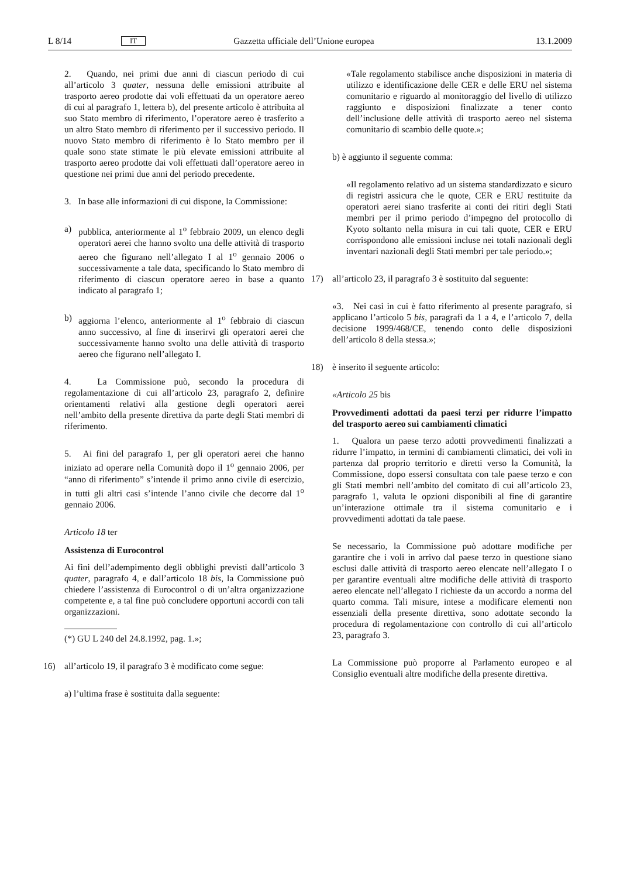L 8/14 IT Gazzetta ufficiale dell’Unione europea 13.1.2009
2. Quando, nei primi due anni di ciascun periodo di cui all’articolo 3 quater, nessuna delle emissioni attribuite al trasporto aereo prodotte dai voli effettuati da un operatore aereo di cui al paragrafo 1, lettera b), del presente articolo è attribuita al suo Stato membro di riferimento, l’operatore aereo è trasferito a un altro Stato membro di riferimento per il successivo periodo. Il nuovo Stato membro di riferimento è lo Stato membro per il quale sono state stimate le più elevate emissioni attribuite al trasporto aereo prodotte dai voli effettuati dall’operatore aereo in questione nei primi due anni del periodo precedente.
3. In base alle informazioni di cui dispone, la Commissione:
a) pubblica, anteriormente al 1<sup>o</sup> febbraio 2009, un elenco degli operatori aerei che hanno svolto una delle attività di trasporto aereo che figurano nell’allegato I al 1<sup>o</sup> gennaio 2006 o successivamente a tale data, specificando lo Stato membro di riferimento di ciascun operatore aereo in base a quanto indicato al paragrafo 1;
b) aggiorna l’elenco, anteriormente al 1<sup>o</sup> febbraio di ciascun anno successivo, al fine di inserirvi gli operatori aerei che successivamente hanno svolto una delle attività di trasporto aereo che figurano nell’allegato I.
4. La Commissione può, secondo la procedura di regolamentazione di cui all’articolo 23, paragrafo 2, definire orientamenti relativi alla gestione degli operatori aerei nell’ambito della presente direttiva da parte degli Stati membri di riferimento.
5. Ai fini del paragrafo 1, per gli operatori aerei che hanno iniziato ad operare nella Comunità dopo il 1<sup>o</sup> gennaio 2006, per “anno di riferimento” s’intende il primo anno civile di esercizio, in tutti gli altri casi s’intende l’anno civile che decorre dal 1<sup>o</sup> gennaio 2006.
Articolo 18 ter
Assistenza di Eurocontrol
Ai fini dell’adempimento degli obblighi previsti dall’articolo 3 quater, paragrafo 4, e dall’articolo 18 bis, la Commissione può chiedere l’assistenza di Eurocontrol o di un’altra organizzazione competente e, a tal fine può concludere opportuni accordi con tali organizzazioni.
(*) GU L 240 del 24.8.1992, pag. 1.»;
16) all’articolo 19, il paragrafo 3 è modificato come segue:
a) l’ultima frase è sostituita dalla seguente:
«Tale regolamento stabilisce anche disposizioni in materia di utilizzo e identificazione delle CER e delle ERU nel sistema comunitario e riguardo al monitoraggio del livello di utilizzo raggiunto e disposizioni finalizzate a tener conto dell’inclusione delle attività di trasporto aereo nel sistema comunitario di scambio delle quote.»;
b) è aggiunto il seguente comma:
«Il regolamento relativo ad un sistema standardizzato e sicuro di registri assicura che le quote, CER e ERU restituite da operatori aerei siano trasferite ai conti dei ritiri degli Stati membri per il primo periodo d’impegno del protocollo di Kyoto soltanto nella misura in cui tali quote, CER e ERU corrispondono alle emissioni incluse nei totali nazionali degli inventari nazionali degli Stati membri per tale periodo.»;
17) all’articolo 23, il paragrafo 3 è sostituito dal seguente:
«3. Nei casi in cui è fatto riferimento al presente paragrafo, si applicano l’articolo 5 bis, paragrafi da 1 a 4, e l’articolo 7, della decisione 1999/468/CE, tenendo conto delle disposizioni dell’articolo 8 della stessa.»;
18) è inserito il seguente articolo:
«Articolo 25 bis
Provvedimenti adottati da paesi terzi per ridurre l’impatto del trasporto aereo sui cambiamenti climatici
1. Qualora un paese terzo adotti provvedimenti finalizzati a ridurre l’impatto, in termini di cambiamenti climatici, dei voli in partenza dal proprio territorio e diretti verso la Comunità, la Commissione, dopo essersi consultata con tale paese terzo e con gli Stati membri nell’ambito del comitato di cui all’articolo 23, paragrafo 1, valuta le opzioni disponibili al fine di garantire un’interazione ottimale tra il sistema comunitario e i provvedimenti adottati da tale paese.
Se necessario, la Commissione può adottare modifiche per garantire che i voli in arrivo dal paese terzo in questione siano esclusi dalle attività di trasporto aereo elencate nell’allegato I o per garantire eventuali altre modifiche delle attività di trasporto aereo elencate nell’allegato I richieste da un accordo a norma del quarto comma. Tali misure, intese a modificare elementi non essenziali della presente direttiva, sono adottate secondo la procedura di regolamentazione con controllo di cui all’articolo 23, paragrafo 3.
La Commissione può proporre al Parlamento europeo e al Consiglio eventuali altre modifiche della presente direttiva.